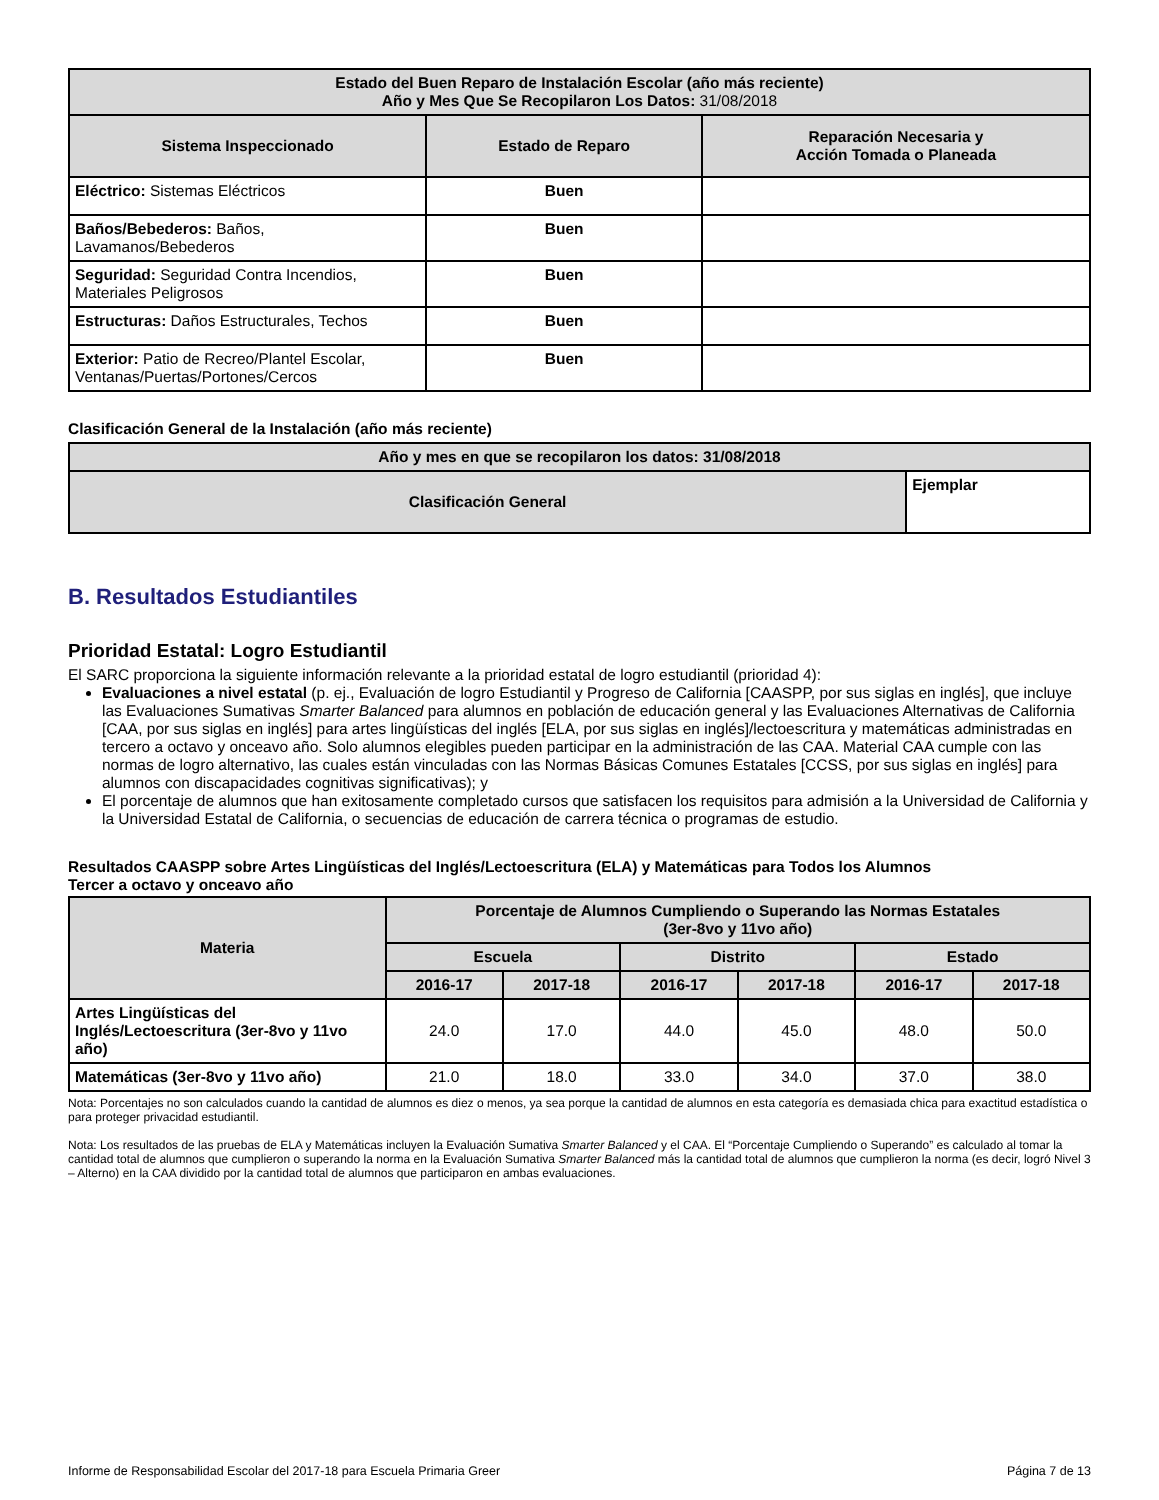| Estado del Buen Reparo de Instalación Escolar (año más reciente) Año y Mes Que Se Recopilaron Los Datos: 31/08/2018 | | |
| --- | --- | --- |
| Sistema Inspeccionado | Estado de Reparo | Reparación Necesaria y Acción Tomada o Planeada |
| Eléctrico: Sistemas Eléctricos | Buen | |
| Baños/Bebederos: Baños, Lavamanos/Bebederos | Buen | |
| Seguridad: Seguridad Contra Incendios, Materiales Peligrosos | Buen | |
| Estructuras: Daños Estructurales, Techos | Buen | |
| Exterior: Patio de Recreo/Plantel Escolar, Ventanas/Puertas/Portones/Cercos | Buen | |
Clasificación General de la Instalación (año más reciente)
| Año y mes en que se recopilaron los datos: 31/08/2018 | |
| --- | --- |
| Clasificación General | Ejemplar |
B. Resultados Estudiantiles
Prioridad Estatal: Logro Estudiantil
El SARC proporciona la siguiente información relevante a la prioridad estatal de logro estudiantil (prioridad 4):
Evaluaciones a nivel estatal (p. ej., Evaluación de logro Estudiantil y Progreso de California [CAASPP, por sus siglas en inglés], que incluye las Evaluaciones Sumativas Smarter Balanced para alumnos en población de educación general y las Evaluaciones Alternativas de California [CAA, por sus siglas en inglés] para artes lingüísticas del inglés [ELA, por sus siglas en inglés]/lectoescritura y matemáticas administradas en tercero a octavo y onceavo año. Solo alumnos elegibles pueden participar en la administración de las CAA. Material CAA cumple con las normas de logro alternativo, las cuales están vinculadas con las Normas Básicas Comunes Estatales [CCSS, por sus siglas en inglés] para alumnos con discapacidades cognitivas significativas); y
El porcentaje de alumnos que han exitosamente completado cursos que satisfacen los requisitos para admisión a la Universidad de California y la Universidad Estatal de California, o secuencias de educación de carrera técnica o programas de estudio.
Resultados CAASPP sobre Artes Lingüísticas del Inglés/Lectoescritura (ELA) y Matemáticas para Todos los Alumnos
Tercer a octavo y onceavo año
| Materia | Porcentaje de Alumnos Cumpliendo o Superando las Normas Estatales (3er-8vo y 11vo año) | | | | | |
| --- | --- | --- | --- | --- | --- | --- |
| | Escuela | | Distrito | | Estado | |
| | 2016-17 | 2017-18 | 2016-17 | 2017-18 | 2016-17 | 2017-18 |
| Artes Lingüísticas del Inglés/Lectoescritura (3er-8vo y 11vo año) | 24.0 | 17.0 | 44.0 | 45.0 | 48.0 | 50.0 |
| Matemáticas (3er-8vo y 11vo año) | 21.0 | 18.0 | 33.0 | 34.0 | 37.0 | 38.0 |
Nota: Porcentajes no son calculados cuando la cantidad de alumnos es diez o menos, ya sea porque la cantidad de alumnos en esta categoría es demasiada chica para exactitud estadística o para proteger privacidad estudiantil.
Nota: Los resultados de las pruebas de ELA y Matemáticas incluyen la Evaluación Sumativa Smarter Balanced y el CAA. El “Porcentaje Cumpliendo o Superando” es calculado al tomar la cantidad total de alumnos que cumplieron o superando la norma en la Evaluación Sumativa Smarter Balanced más la cantidad total de alumnos que cumplieron la norma (es decir, logró Nivel 3 – Alterno) en la CAA dividido por la cantidad total de alumnos que participaron en ambas evaluaciones.
Informe de Responsabilidad Escolar del 2017-18 para Escuela Primaria Greer Página 7 de 13